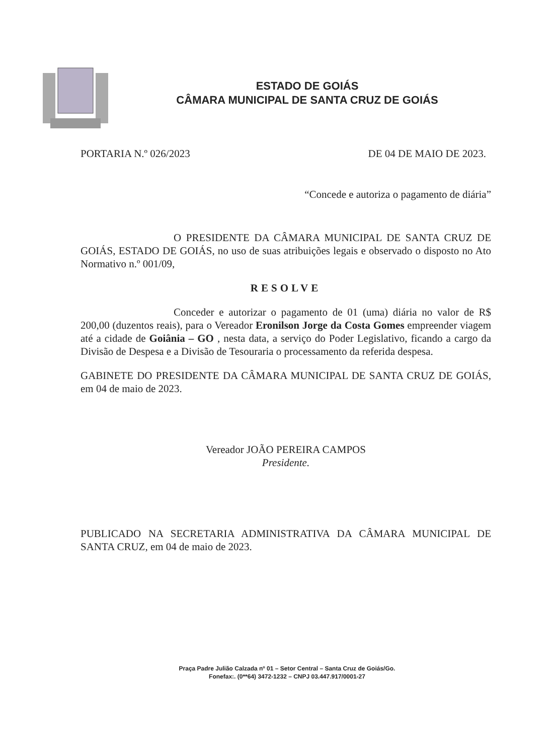ESTADO DE GOIÁS
CÂMARA MUNICIPAL DE SANTA CRUZ DE GOIÁS
PORTARIA N.º 026/2023 DE 04 DE MAIO DE 2023.
“Concede e autoriza o pagamento de diária”
O PRESIDENTE DA CÂMARA MUNICIPAL DE SANTA CRUZ DE GOIÁS, ESTADO DE GOIÁS, no uso de suas atribuições legais e observado o disposto no Ato Normativo n.º 001/09,
RESOLVE
Conceder e autorizar o pagamento de 01 (uma) diária no valor de R$ 200,00 (duzentos reais), para o Vereador Eronilson Jorge da Costa Gomes empreender viagem até a cidade de Goiânia – GO , nesta data, a serviço do Poder Legislativo, ficando a cargo da Divisão de Despesa e a Divisão de Tesouraria o processamento da referida despesa.
GABINETE DO PRESIDENTE DA CÂMARA MUNICIPAL DE SANTA CRUZ DE GOIÁS, em 04 de maio de 2023.
Vereador JOÃO PEREIRA CAMPOS
Presidente.
PUBLICADO NA SECRETARIA ADMINISTRATIVA DA CÂMARA MUNICIPAL DE SANTA CRUZ, em 04 de maio de 2023.
Praça Padre Julião Calzada nº 01 – Setor Central – Santa Cruz de Goiás/Go.
Fonefax:. (0**64) 3472-1232 – CNPJ 03.447.917/0001-27